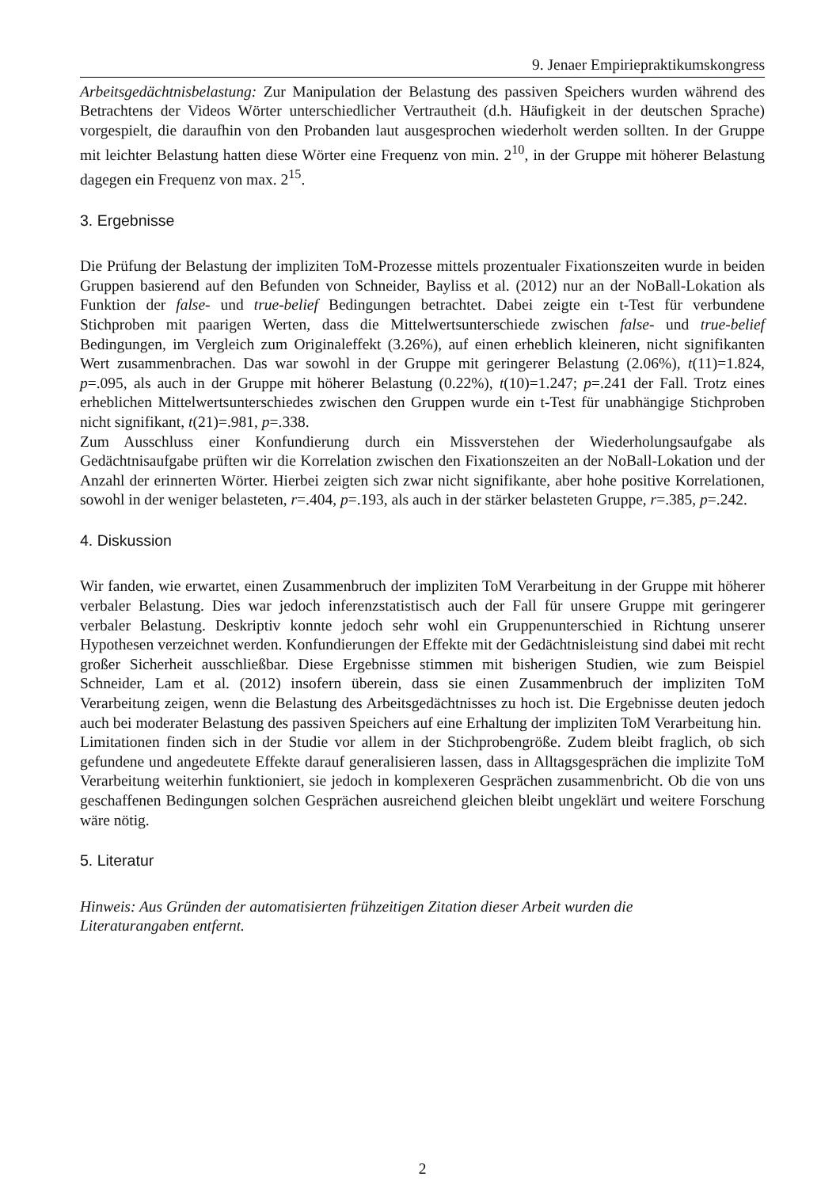9. Jenaer Empiriepraktikumskongress
Arbeitsgedächtnisbelastung: Zur Manipulation der Belastung des passiven Speichers wurden während des Betrachtens der Videos Wörter unterschiedlicher Vertrautheit (d.h. Häufigkeit in der deutschen Sprache) vorgespielt, die daraufhin von den Probanden laut ausgesprochen wiederholt werden sollten. In der Gruppe mit leichter Belastung hatten diese Wörter eine Frequenz von min. 2<sup>10</sup>, in der Gruppe mit höherer Belastung dagegen ein Frequenz von max. 2<sup>15</sup>.
3. Ergebnisse
Die Prüfung der Belastung der impliziten ToM-Prozesse mittels prozentualer Fixationszeiten wurde in beiden Gruppen basierend auf den Befunden von Schneider, Bayliss et al. (2012) nur an der NoBall-Lokation als Funktion der false- und true-belief Bedingungen betrachtet. Dabei zeigte ein t-Test für verbundene Stichproben mit paarigen Werten, dass die Mittelwertsunterschiede zwischen false- und true-belief Bedingungen, im Vergleich zum Originaleffekt (3.26%), auf einen erheblich kleineren, nicht signifikanten Wert zusammenbrachen. Das war sowohl in der Gruppe mit geringerer Belastung (2.06%), t(11)=1.824, p=.095, als auch in der Gruppe mit höherer Belastung (0.22%), t(10)=1.247; p=.241 der Fall. Trotz eines erheblichen Mittelwertsunterschiedes zwischen den Gruppen wurde ein t-Test für unabhängige Stichproben nicht signifikant, t(21)=.981, p=.338.
Zum Ausschluss einer Konfundierung durch ein Missverstehen der Wiederholungsaufgabe als Gedächtnisaufgabe prüften wir die Korrelation zwischen den Fixationszeiten an der NoBall-Lokation und der Anzahl der erinnerten Wörter. Hierbei zeigten sich zwar nicht signifikante, aber hohe positive Korrelationen, sowohl in der weniger belasteten, r=.404, p=.193, als auch in der stärker belasteten Gruppe, r=.385, p=.242.
4. Diskussion
Wir fanden, wie erwartet, einen Zusammenbruch der impliziten ToM Verarbeitung in der Gruppe mit höherer verbaler Belastung. Dies war jedoch inferenzstatistisch auch der Fall für unsere Gruppe mit geringerer verbaler Belastung. Deskriptiv konnte jedoch sehr wohl ein Gruppenunterschied in Richtung unserer Hypothesen verzeichnet werden. Konfundierungen der Effekte mit der Gedächtnisleistung sind dabei mit recht großer Sicherheit ausschließbar. Diese Ergebnisse stimmen mit bisherigen Studien, wie zum Beispiel Schneider, Lam et al. (2012) insofern überein, dass sie einen Zusammenbruch der impliziten ToM Verarbeitung zeigen, wenn die Belastung des Arbeitsgedächtnisses zu hoch ist. Die Ergebnisse deuten jedoch auch bei moderater Belastung des passiven Speichers auf eine Erhaltung der impliziten ToM Verarbeitung hin.
Limitationen finden sich in der Studie vor allem in der Stichprobengröße. Zudem bleibt fraglich, ob sich gefundene und angedeutete Effekte darauf generalisieren lassen, dass in Alltagsgesprächen die implizite ToM Verarbeitung weiterhin funktioniert, sie jedoch in komplexeren Gesprächen zusammenbricht. Ob die von uns geschaffenen Bedingungen solchen Gesprächen ausreichend gleichen bleibt ungeklärt und weitere Forschung wäre nötig.
5. Literatur
Hinweis: Aus Gründen der automatisierten frühzeitigen Zitation dieser Arbeit wurden die
Literaturangaben entfernt.
2